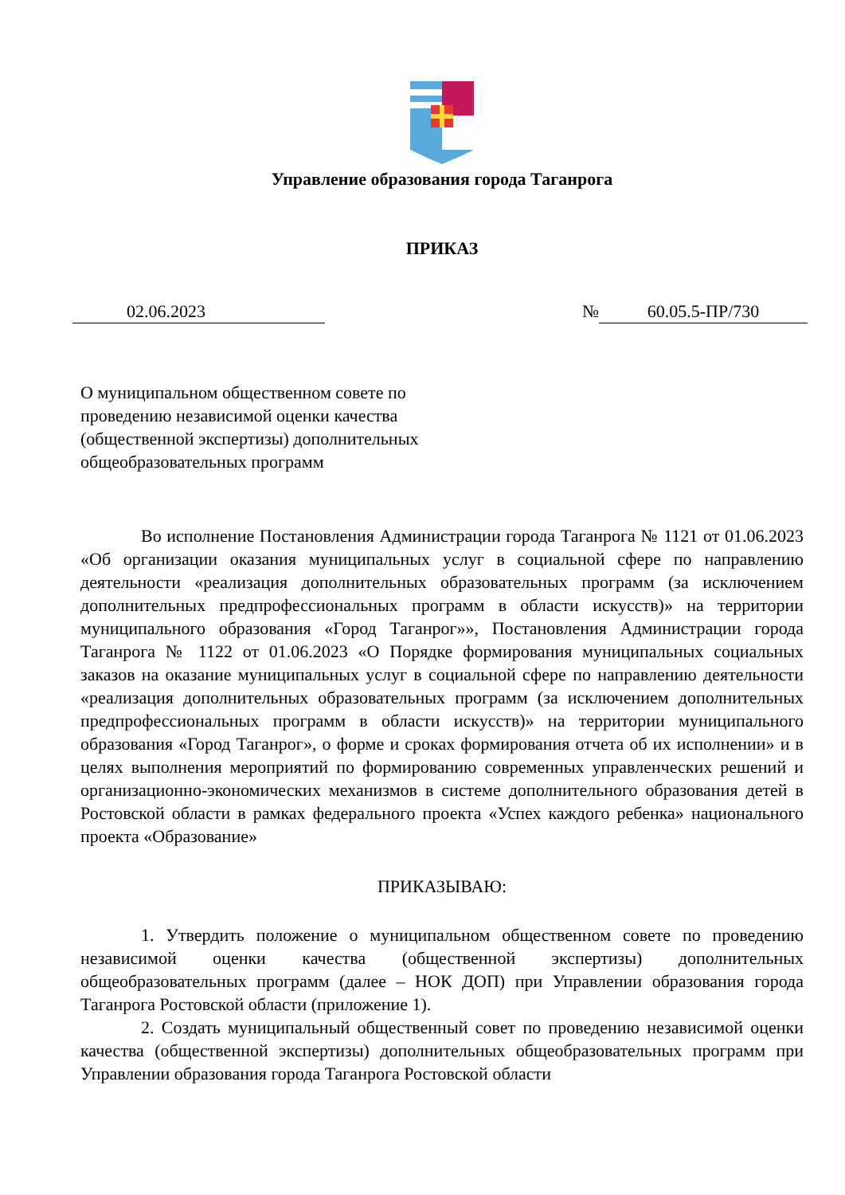Управление образования города Таганрога
ПРИКАЗ
02.06.2023 № 60.05.5-ПР/730
О муниципальном общественном совете по проведению независимой оценки качества (общественной экспертизы) дополнительных общеобразовательных программ
Во исполнение Постановления Администрации города Таганрога № 1121 от 01.06.2023 «Об организации оказания муниципальных услуг в социальной сфере по направлению деятельности «реализация дополнительных образовательных программ (за исключением дополнительных предпрофессиональных программ в области искусств)» на территории муниципального образования «Город Таганрог»», Постановления Администрации города Таганрога № 1122 от 01.06.2023 «О Порядке формирования муниципальных социальных заказов на оказание муниципальных услуг в социальной сфере по направлению деятельности «реализация дополнительных образовательных программ (за исключением дополнительных предпрофессиональных программ в области искусств)» на территории муниципального образования «Город Таганрог», о форме и сроках формирования отчета об их исполнении» и в целях выполнения мероприятий по формированию современных управленческих решений и организационно-экономических механизмов в системе дополнительного образования детей в Ростовской области в рамках федерального проекта «Успех каждого ребенка» национального проекта «Образование»
ПРИКАЗЫВАЮ:
1. Утвердить положение о муниципальном общественном совете по проведению независимой оценки качества (общественной экспертизы) дополнительных общеобразовательных программ (далее – НОК ДОП) при Управлении образования города Таганрога Ростовской области (приложение 1).
2. Создать муниципальный общественный совет по проведению независимой оценки качества (общественной экспертизы) дополнительных общеобразовательных программ при Управлении образования города Таганрога Ростовской области